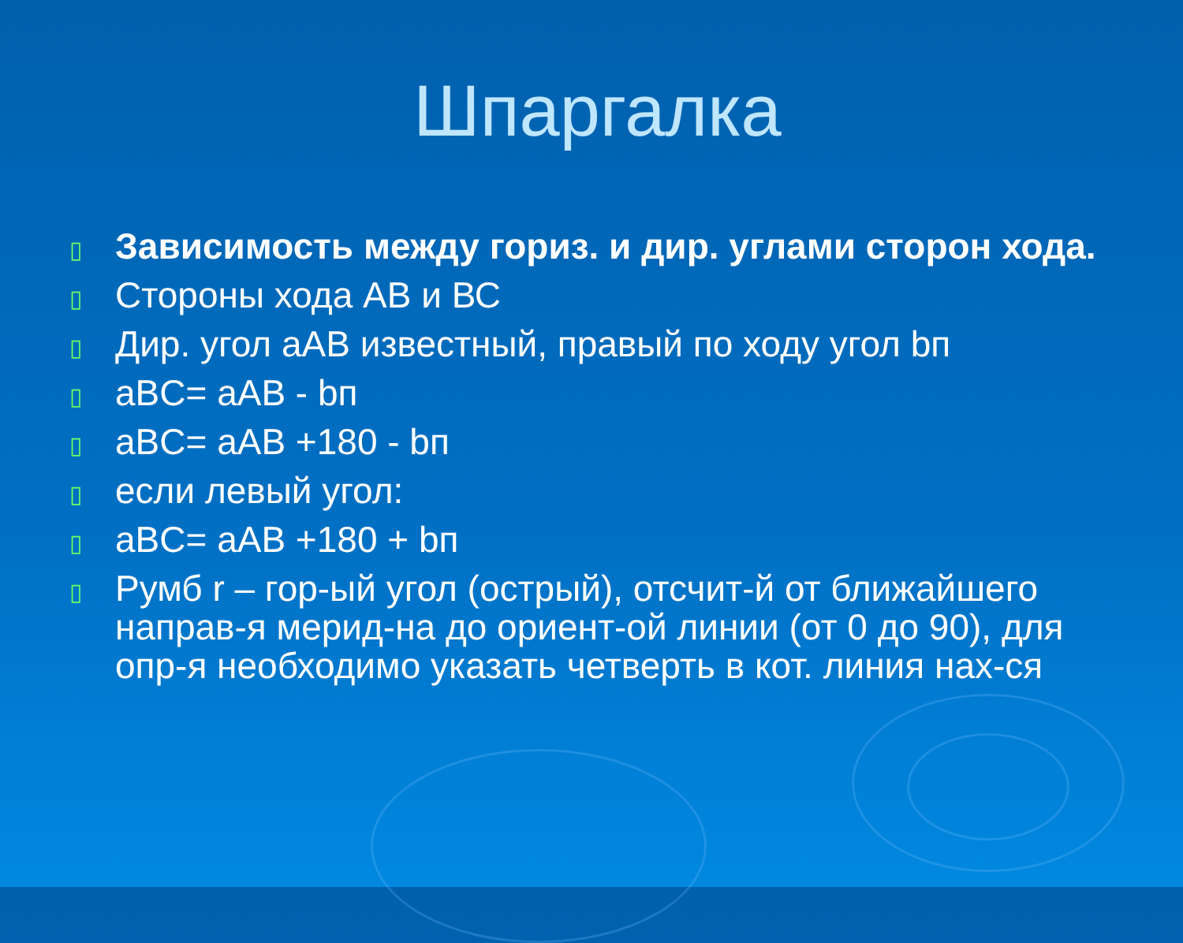Шпаргалка
▯ Зависимость между гориз. и дир. углами сторон хода.
▯ Стороны хода АВ и ВС
▯ Дир. угол aAB известный, правый по ходу угол bп
▯ aBC= aAB - bп
▯ aBC= aAB +180 - bп
▯ если левый угол:
▯ aBC= aAB +180 + bп
▯ Румб r – гор-ый угол (острый), отсчит-й от ближайшего направ-я мерид-на до ориент-ой линии (от 0 до 90), для опр-я необходимо указать четверть в кот. линия нах-ся